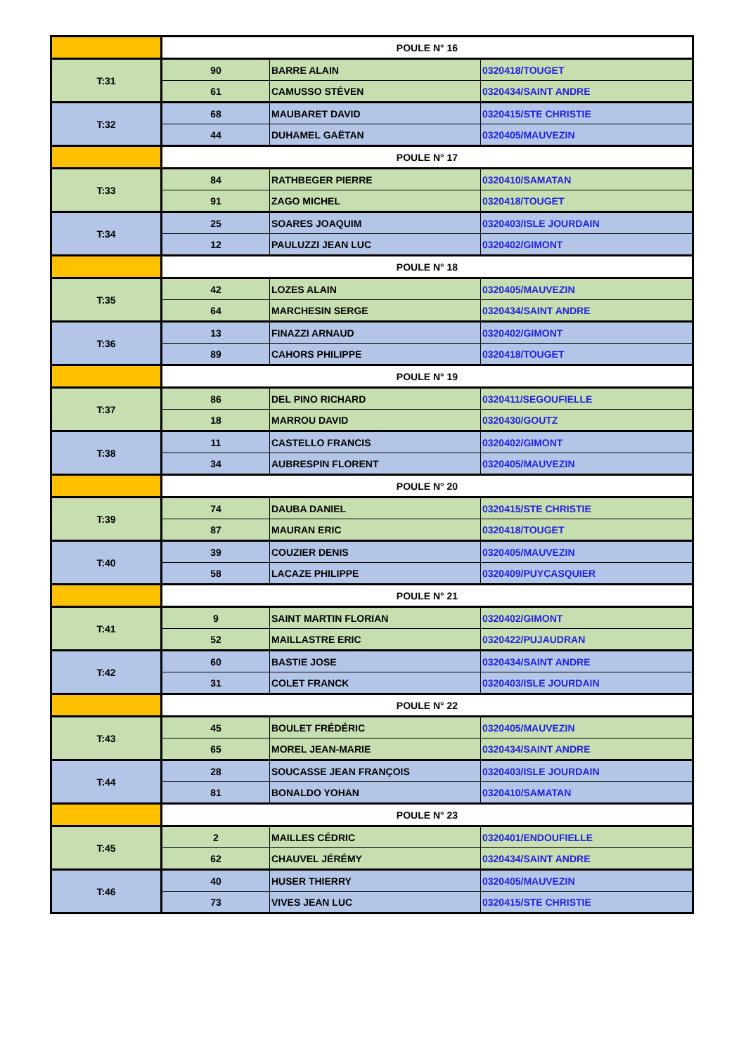| | POULE N° 16 | | |
| T:31 | 90 | BARRE ALAIN | 0320418/TOUGET |
| | 61 | CAMUSSO STÉVEN | 0320434/SAINT ANDRE |
| T:32 | 68 | MAUBARET DAVID | 0320415/STE CHRISTIE |
| | 44 | DUHAMEL GAËTAN | 0320405/MAUVEZIN |
| | POULE N° 17 | | |
| T:33 | 84 | RATHBEGER PIERRE | 0320410/SAMATAN |
| | 91 | ZAGO MICHEL | 0320418/TOUGET |
| T:34 | 25 | SOARES JOAQUIM | 0320403/ISLE JOURDAIN |
| | 12 | PAULUZZI JEAN LUC | 0320402/GIMONT |
| | POULE N° 18 | | |
| T:35 | 42 | LOZES ALAIN | 0320405/MAUVEZIN |
| | 64 | MARCHESIN SERGE | 0320434/SAINT ANDRE |
| T:36 | 13 | FINAZZI ARNAUD | 0320402/GIMONT |
| | 89 | CAHORS PHILIPPE | 0320418/TOUGET |
| | POULE N° 19 | | |
| T:37 | 86 | DEL PINO RICHARD | 0320411/SEGOUFIELLE |
| | 18 | MARROU DAVID | 0320430/GOUTZ |
| T:38 | 11 | CASTELLO FRANCIS | 0320402/GIMONT |
| | 34 | AUBRESPIN FLORENT | 0320405/MAUVEZIN |
| | POULE N° 20 | | |
| T:39 | 74 | DAUBA DANIEL | 0320415/STE CHRISTIE |
| | 87 | MAURAN ERIC | 0320418/TOUGET |
| T:40 | 39 | COUZIER DENIS | 0320405/MAUVEZIN |
| | 58 | LACAZE PHILIPPE | 0320409/PUYCASQUIER |
| | POULE N° 21 | | |
| T:41 | 9 | SAINT MARTIN FLORIAN | 0320402/GIMONT |
| | 52 | MAILLASTRE ERIC | 0320422/PUJAUDRAN |
| T:42 | 60 | BASTIE JOSE | 0320434/SAINT ANDRE |
| | 31 | COLET FRANCK | 0320403/ISLE JOURDAIN |
| | POULE N° 22 | | |
| T:43 | 45 | BOULET FRÉDÉRIC | 0320405/MAUVEZIN |
| | 65 | MOREL JEAN-MARIE | 0320434/SAINT ANDRE |
| T:44 | 28 | SOUCASSE JEAN FRANÇOIS | 0320403/ISLE JOURDAIN |
| | 81 | BONALDO YOHAN | 0320410/SAMATAN |
| | POULE N° 23 | | |
| T:45 | 2 | MAILLES CÉDRIC | 0320401/ENDOUFIELLE |
| | 62 | CHAUVEL JÉRÉMY | 0320434/SAINT ANDRE |
| T:46 | 40 | HUSER THIERRY | 0320405/MAUVEZIN |
| | 73 | VIVES JEAN LUC | 0320415/STE CHRISTIE |